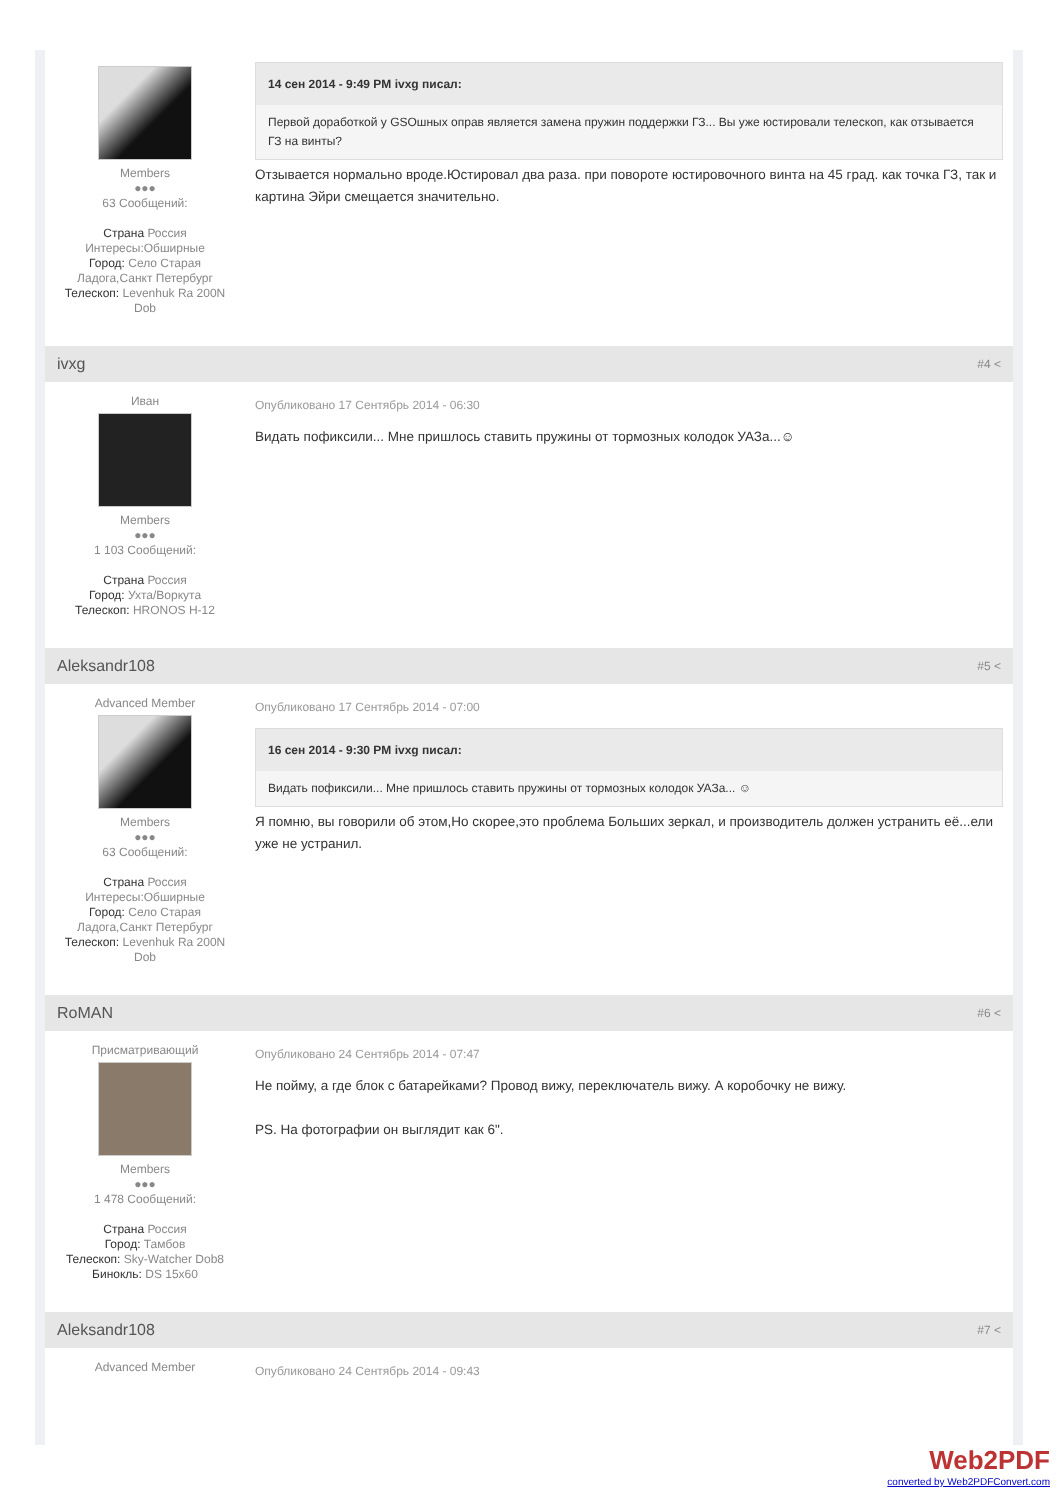Members
●●●
63 Сообщений:
Страна Россия
Интересы:Обширные
Город: Село Старая Ладога,Санкт Петербург
Телескоп: Levenhuk Ra 200N Dob
14 сен 2014 - 9:49 PM ivxg писал:
Первой доработкой у GSOшных оправ является замена пружин поддержки ГЗ... Вы уже юстировали телескоп, как отзывается ГЗ на винты?
Отзывается нормально вроде.Юстировал два раза. при повороте юстировочного винта на 45 град. как точка ГЗ, так и картина Эйри смещается значительно.
ivxg #4 <
Иван
Members
●●●
1 103 Сообщений:
Страна Россия
Город: Ухта/Воркута
Телескоп: HRONOS H-12
Опубликовано 17 Сентябрь 2014 - 06:30
Видать пофиксили... Мне пришлось ставить пружины от тормозных колодок УАЗа...☺
Aleksandr108 #5 <
Advanced Member
Members
●●●
63 Сообщений:
Страна Россия
Интересы:Обширные
Город: Село Старая Ладога,Санкт Петербург
Телескоп: Levenhuk Ra 200N Dob
Опубликовано 17 Сентябрь 2014 - 07:00
16 сен 2014 - 9:30 PM ivxg писал:
Видать пофиксили... Мне пришлось ставить пружины от тормозных колодок УАЗа... ☺
Я помню, вы говорили об этом,Но скорее,это проблема Больших зеркал, и производитель должен устранить её...ели уже не устранил.
RoMAN #6 <
Присматривающий
Members
●●●
1 478 Сообщений:
Страна Россия
Город: Тамбов
Телескоп: Sky-Watcher Dob8
Бинокль: DS 15x60
Опубликовано 24 Сентябрь 2014 - 07:47
Не пойму, а где блок с батарейками? Провод вижу, переключатель вижу. А коробочку не вижу.
PS. На фотографии он выглядит как 6".
Aleksandr108 #7 <
Advanced Member
Опубликовано 24 Сентябрь 2014 - 09:43
Web2PDF
converted by Web2PDFConvert.com